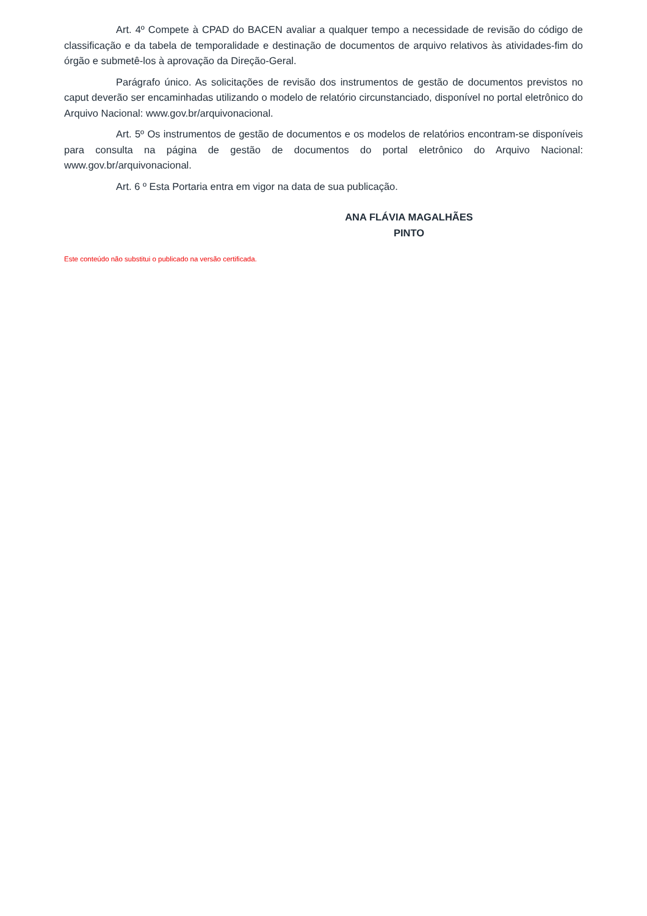Art. 4º Compete à CPAD do BACEN avaliar a qualquer tempo a necessidade de revisão do código de classificação e da tabela de temporalidade e destinação de documentos de arquivo relativos às atividades-fim do órgão e submetê-los à aprovação da Direção-Geral.
Parágrafo único. As solicitações de revisão dos instrumentos de gestão de documentos previstos no caput deverão ser encaminhadas utilizando o modelo de relatório circunstanciado, disponível no portal eletrônico do Arquivo Nacional: www.gov.br/arquivonacional.
Art. 5º Os instrumentos de gestão de documentos e os modelos de relatórios encontram-se disponíveis para consulta na página de gestão de documentos do portal eletrônico do Arquivo Nacional: www.gov.br/arquivonacional.
Art. 6 º Esta Portaria entra em vigor na data de sua publicação.
ANA FLÁVIA MAGALHÃES PINTO
Este conteúdo não substitui o publicado na versão certificada.